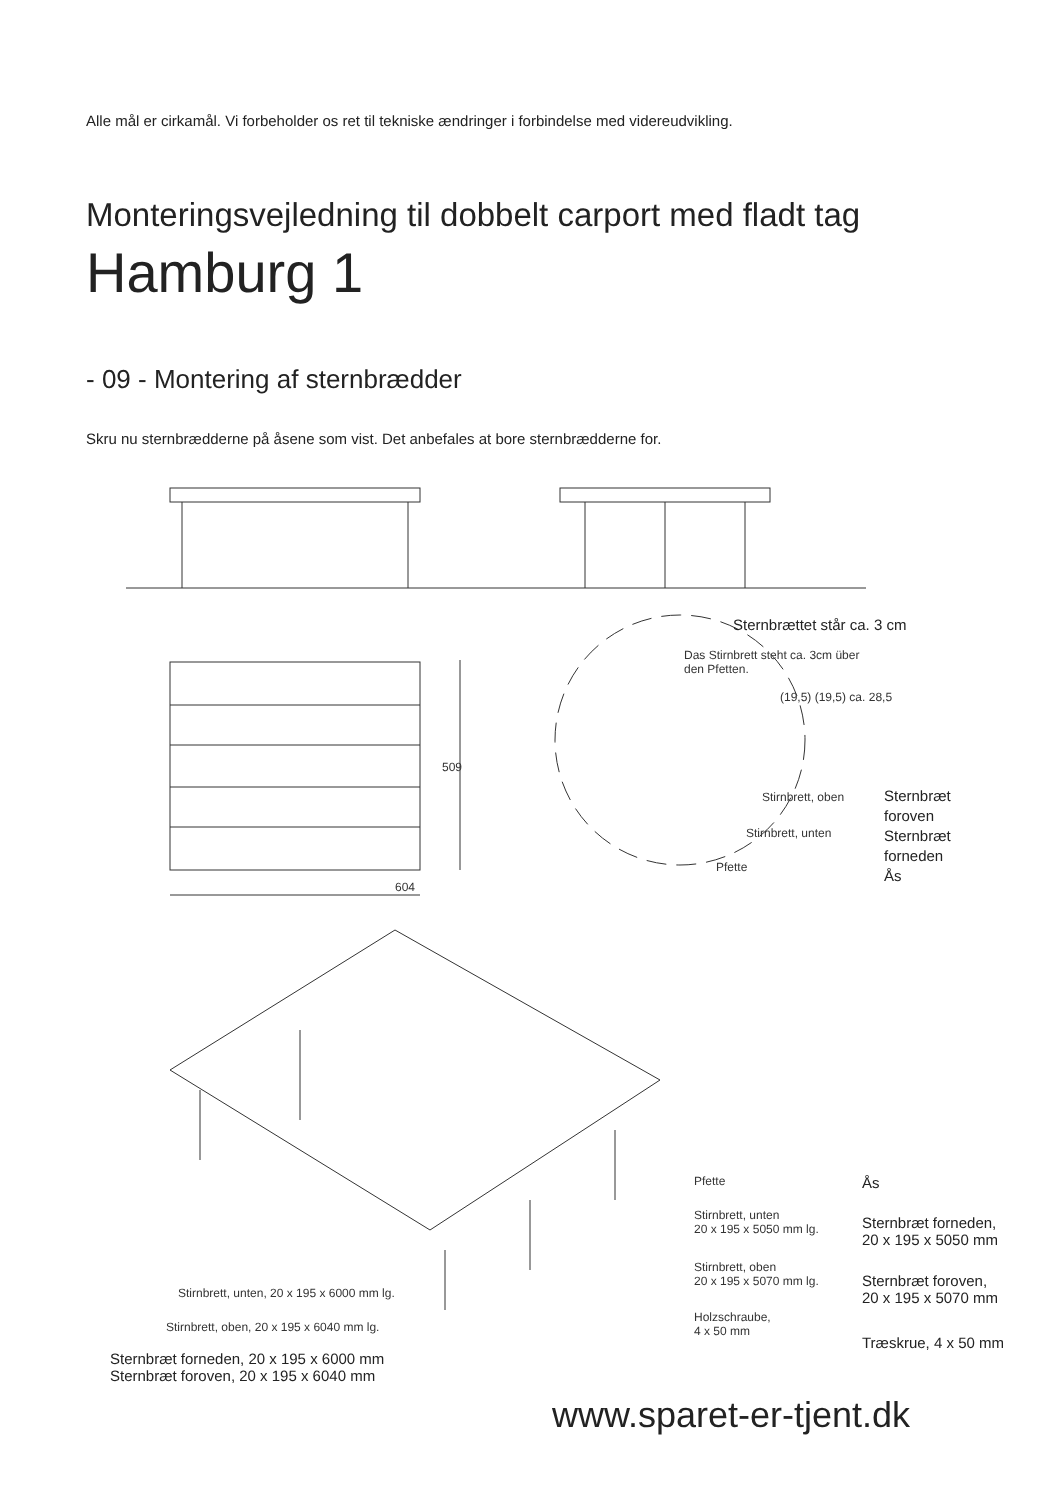Alle mål er cirkamål. Vi forbeholder os ret til tekniske ændringer i forbindelse med videreudvikling.
Monteringsvejledning til dobbelt carport med fladt tag
Hamburg 1
- 09 - Montering af sternbrædder
Skru nu sternbrædderne på åsene som vist. Det anbefales at bore sternbrædderne for.
604
509
Sternbrættet står ca. 3 cm
Das Stirnbrett steht ca. 3cm über
den Pfetten.
(19,5) (19,5) ca. 28,5
Stirnbrett, oben
Stirnbrett, unten
Pfette
Sternbræt
foroven
Sternbræt
forneden
Ås
Pfette
Stirnbrett, unten
20 x 195 x 5050 mm lg.
Stirnbrett, oben
20 x 195 x 5070 mm lg.
Holzschraube,
4 x 50 mm
Stirnbrett, unten, 20 x 195 x 6000 mm lg.
Stirnbrett, oben, 20 x 195 x 6040 mm lg.
Ås
Sternbræt forneden,
20 x 195 x 5050 mm
Sternbræt foroven,
20 x 195 x 5070 mm
Træskrue, 4 x 50 mm
Sternbræt forneden, 20 x 195 x 6000 mm
Sternbræt foroven, 20 x 195 x 6040 mm
www.sparet-er-tjent.dk